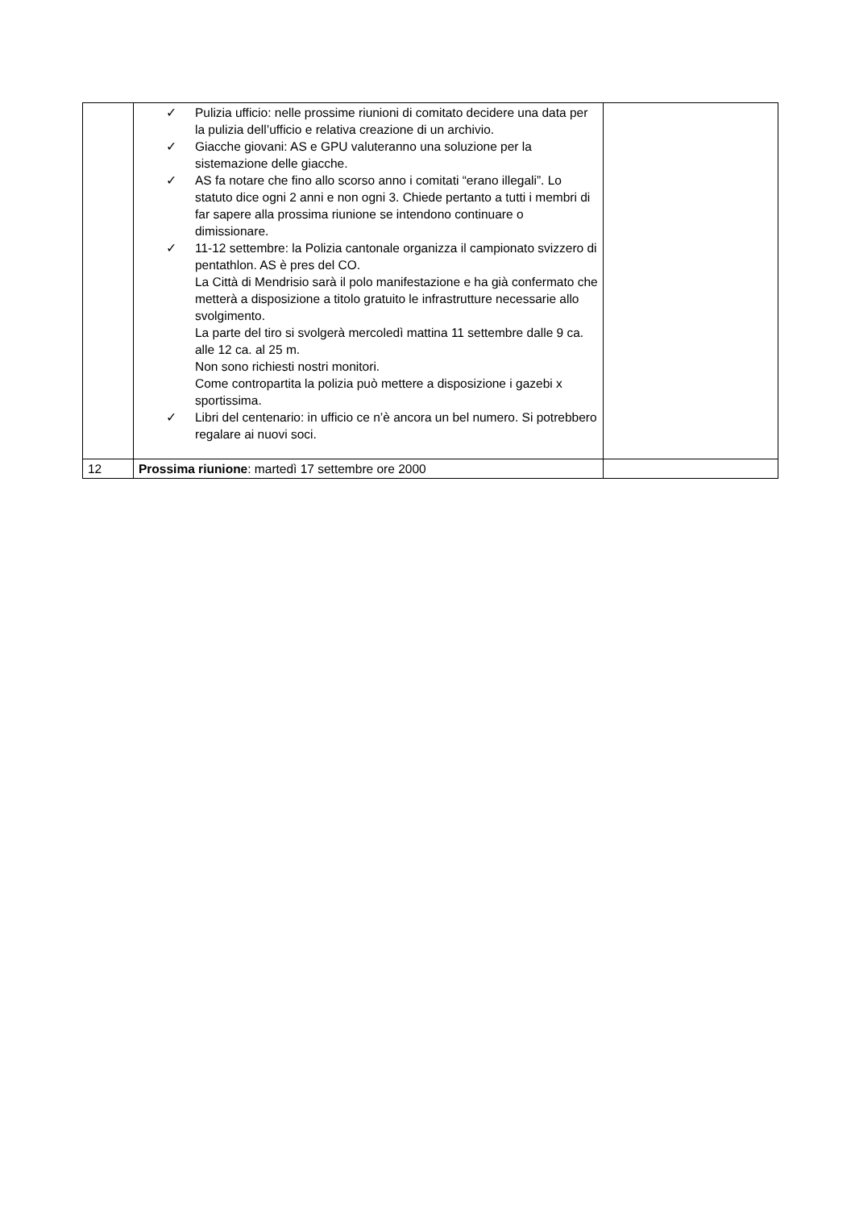| | ✓ Pulizia ufficio: nelle prossime riunioni di comitato decidere una data per la pulizia dell’ufficio e relativa creazione di un archivio. ✓ Giacche giovani: AS e GPU valuteranno una soluzione per la sistemazione delle giacche. ✓ AS fa notare che fino allo scorso anno i comitati “erano illegali”. Lo statuto dice ogni 2 anni e non ogni 3. Chiede pertanto a tutti i membri di far sapere alla prossima riunione se intendono continuare o dimissionare. ✓ 11-12 settembre: la Polizia cantonale organizza il campionato svizzero di pentathlon. AS è pres del CO. La Città di Mendrisio sarà il polo manifestazione e ha già confermato che metterà a disposizione a titolo gratuito le infrastrutture necessarie allo svolgimento. La parte del tiro si svolgerà mercoledì mattina 11 settembre dalle 9 ca. alle 12 ca. al 25 m. Non sono richiesti nostri monitori. Come contropartita la polizia può mettere a disposizione i gazebi x sportissima. ✓ Libri del centenario: in ufficio ce n’è ancora un bel numero. Si potrebbero regalare ai nuovi soci. | |
| 12 | Prossima riunione : martedì 17 settembre ore 2000 | |